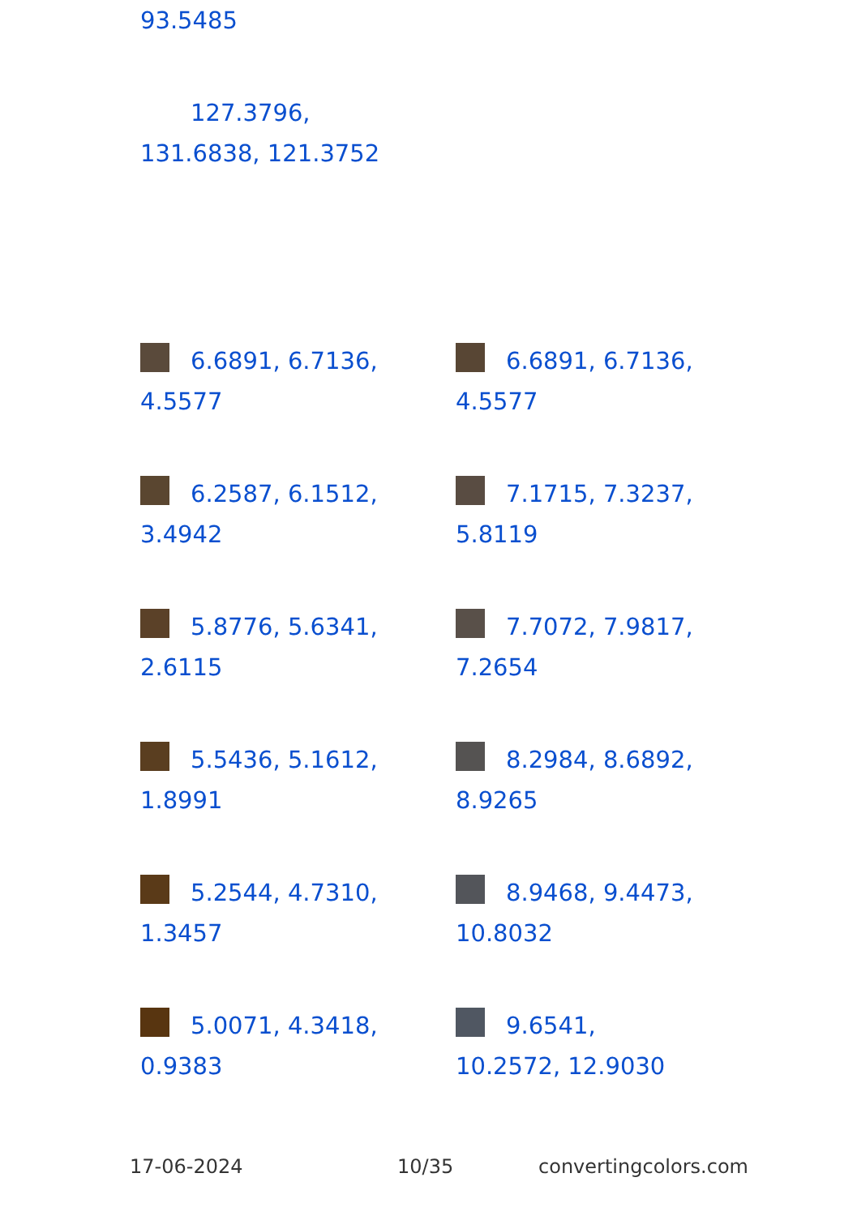93.5485
127.3796, 131.6838, 121.3752
6.6891, 6.7136, 4.5577
6.6891, 6.7136, 4.5577
6.2587, 6.1512, 3.4942
7.1715, 7.3237, 5.8119
5.8776, 5.6341, 2.6115
7.7072, 7.9817, 7.2654
5.5436, 5.1612, 1.8991
8.2984, 8.6892, 8.9265
5.2544, 4.7310, 1.3457
8.9468, 9.4473, 10.8032
5.0071, 4.3418, 0.9383
9.6541, 10.2572, 12.9030
17-06-2024 10/35 convertingcolors.com